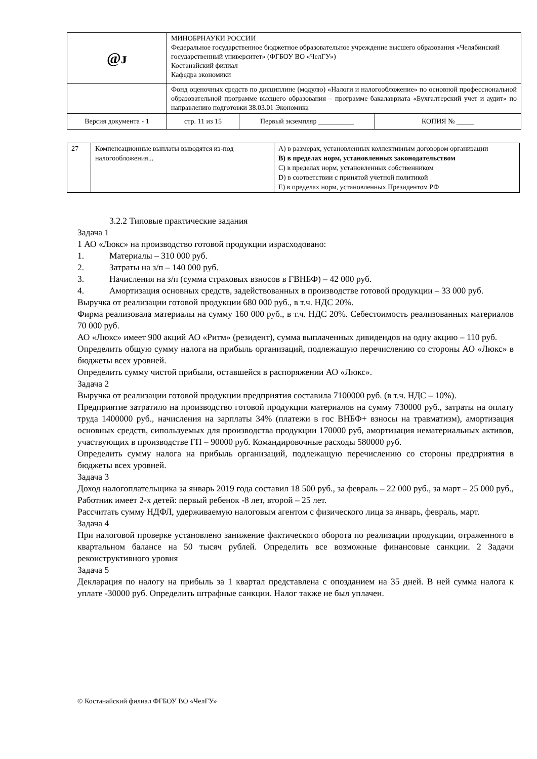| @ᴊ | МИНОБРНАУКИ РОССИИ Федеральное государственное бюджетное образовательное учреждение высшего образования «Челябинский государственный университет» (ФГБОУ ВО «ЧелГУ») Костанайский филиал Кафедра экономики | | |
| | Фонд оценочных средств по дисциплине (модулю) «Налоги и налогообложение» по основной профессиональной образовательной программе высшего образования – программе бакалавриата «Бухгалтерский учет и аудит» по направлению подготовки 38.03.01 Экономика | | |
| Версия документа - 1 | стр. 11 из 15 | Первый экземпляр __________ | КОПИЯ № _____ |
| 27 | Компенсационные выплаты выводятся из-под налогообложения... | A) в размерах, установленных коллективным договором организации B) в пределах норм, установленных законодательством C) в пределах норм, установленных собственником D) в соответствии с принятой учетной политикой E) в пределах норм, установленных Президентом РФ |
3.2.2 Типовые практические задания
Задача 1
1 АО «Люкс» на производство готовой продукции израсходовано:
1. Материалы – 310 000 руб.
2. Затраты на з/п – 140 000 руб.
3. Начисления на з/п (сумма страховых взносов в ГВНБФ) – 42 000 руб.
4. Амортизация основных средств, задействованных в производстве готовой продукции – 33 000 руб.
Выручка от реализации готовой продукции 680 000 руб., в т.ч. НДС 20%.
Фирма реализовала материалы на сумму 160 000 руб., в т.ч. НДС 20%. Себестоимость реализованных материалов 70 000 руб.
АО «Люкс» имеет 900 акций АО «Ритм» (резидент), сумма выплаченных дивидендов на одну акцию – 110 руб.
Определить общую сумму налога на прибыль организаций, подлежащую перечислению со стороны АО «Люкс» в бюджеты всех уровней.
Определить сумму чистой прибыли, оставшейся в распоряжении АО «Люкс».
Задача 2
Выручка от реализации готовой продукции предприятия составила 7100000 руб. (в т.ч. НДС – 10%).
Предприятие затратило на производство готовой продукции материалов на сумму 730000 руб., затраты на оплату труда 1400000 руб., начисления на зарплаты 34% (платежи в гос ВНБФ+ взносы на травматизм), амортизация основных средств, сипользуемых для производства продукции 170000 руб, амортизация нематериальных активов, участвующих в производстве ГП – 90000 руб. Командировочные расходы 580000 руб.
Определить сумму налога на прибыль организаций, подлежащую перечислению со стороны предприятия в бюджеты всех уровней.
Задача 3
Доход налогоплательщика за январь 2019 года составил 18 500 руб., за февраль – 22 000 руб., за март – 25 000 руб., Работник имеет 2-х детей: первый ребенок -8 лет, второй – 25 лет.
Рассчитать сумму НДФЛ, удерживаемую налоговым агентом с физического лица за январь, февраль, март.
Задача 4
При налоговой проверке установлено занижение фактического оборота по реализации продукции, отраженного в квартальном балансе на 50 тысяч рублей. Определить все возможные финансовые санкции. 2 Задачи реконструктивного уровня
Задача 5
Декларация по налогу на прибыль за 1 квартал представлена с опозданием на 35 дней. В ней сумма налога к уплате -30000 руб. Определить штрафные санкции. Налог также не был уплачен.
© Костанайский филиал ФГБОУ ВО «ЧелГУ»